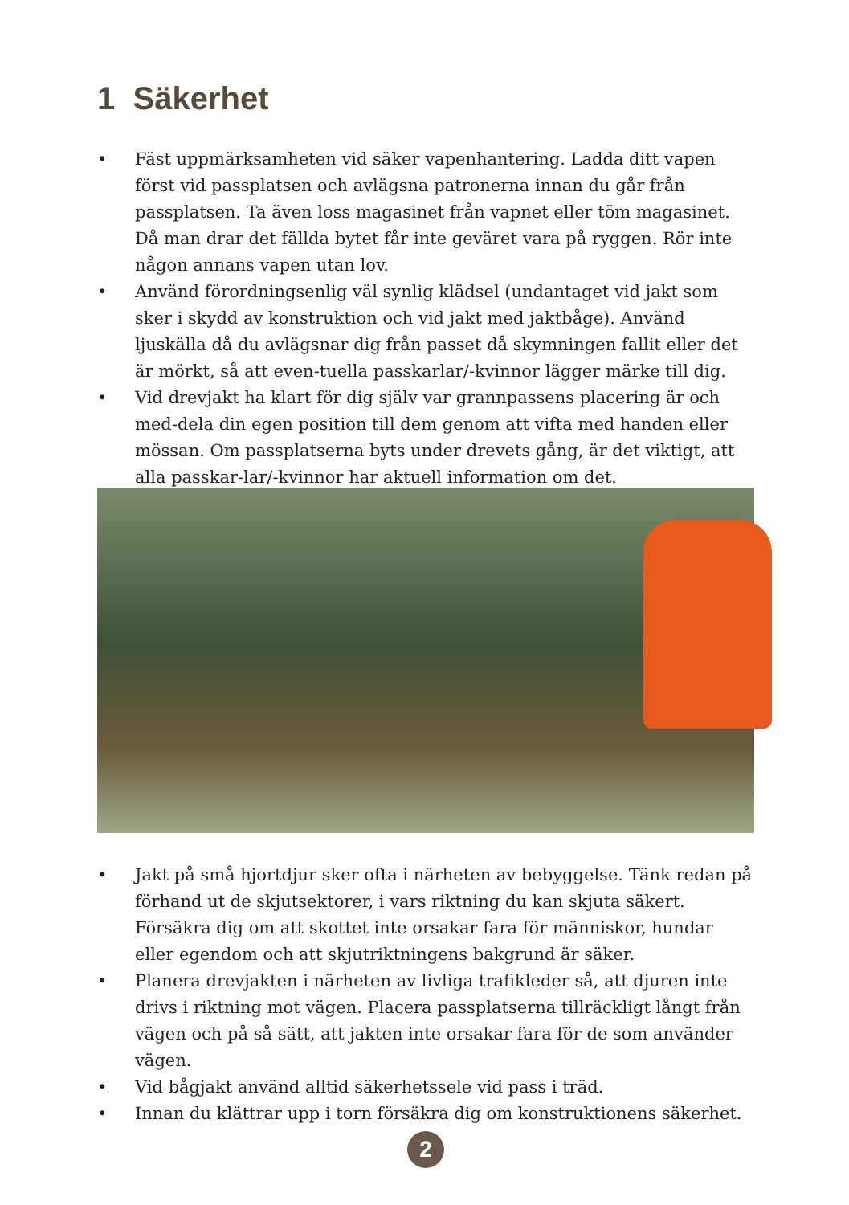1 Säkerhet
• Fäst uppmärksamheten vid säker vapenhantering. Ladda ditt vapen först vid passplatsen och avlägsna patronerna innan du går från passplatsen. Ta även loss magasinet från vapnet eller töm magasinet. Då man drar det fällda bytet får inte geväret vara på ryggen. Rör inte någon annans vapen utan lov.
• Använd förordningsenlig väl synlig klädsel (undantaget vid jakt som sker i skydd av konstruktion och vid jakt med jaktbåge). Använd ljuskälla då du avlägsnar dig från passet då skymningen fallit eller det är mörkt, så att even-tuella passkarlar/-kvinnor lägger märke till dig.
• Vid drevjakt ha klart för dig själv var grannpassens placering är och med-dela din egen position till dem genom att vifta med handen eller mössan. Om passplatserna byts under drevets gång, är det viktigt, att alla passkar-lar/-kvinnor har aktuell information om det.
• Jakt på små hjortdjur sker ofta i närheten av bebyggelse. Tänk redan på förhand ut de skjutsektorer, i vars riktning du kan skjuta säkert. Försäkra dig om att skottet inte orsakar fara för människor, hundar eller egendom och att skjutriktningens bakgrund är säker.
• Planera drevjakten i närheten av livliga trafikleder så, att djuren inte drivs i riktning mot vägen. Placera passplatserna tillräckligt långt från vägen och på så sätt, att jakten inte orsakar fara för de som använder vägen.
• Vid bågjakt använd alltid säkerhetssele vid pass i träd.
• Innan du klättrar upp i torn försäkra dig om konstruktionens säkerhet.
2